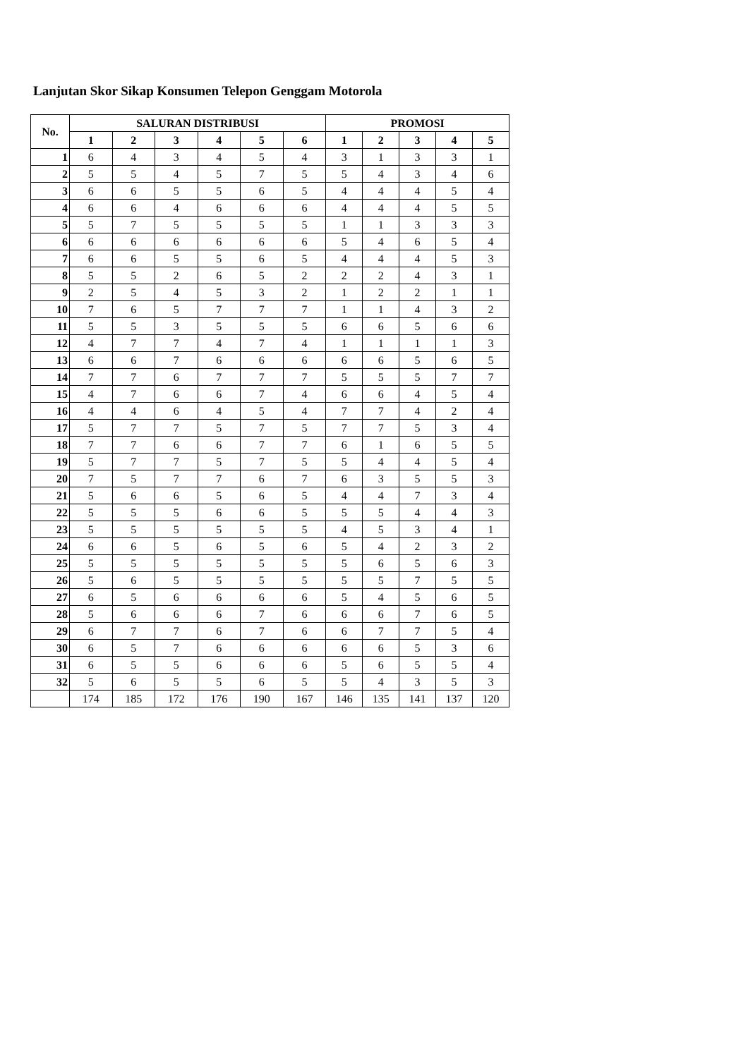Lanjutan Skor Sikap Konsumen Telepon Genggam Motorola
| No. | SALURAN DISTRIBUSI | | | | | | PROMOSI | | | | |
| --- | --- | --- | --- | --- | --- | --- | --- | --- | --- | --- | --- |
| | 1 | 2 | 3 | 4 | 5 | 6 | 1 | 2 | 3 | 4 | 5 |
| 1 | 6 | 4 | 3 | 4 | 5 | 4 | 3 | 1 | 3 | 3 | 1 |
| 2 | 5 | 5 | 4 | 5 | 7 | 5 | 5 | 4 | 3 | 4 | 6 |
| 3 | 6 | 6 | 5 | 5 | 6 | 5 | 4 | 4 | 4 | 5 | 4 |
| 4 | 6 | 6 | 4 | 6 | 6 | 6 | 4 | 4 | 4 | 5 | 5 |
| 5 | 5 | 7 | 5 | 5 | 5 | 5 | 1 | 1 | 3 | 3 | 3 |
| 6 | 6 | 6 | 6 | 6 | 6 | 6 | 5 | 4 | 6 | 5 | 4 |
| 7 | 6 | 6 | 5 | 5 | 6 | 5 | 4 | 4 | 4 | 5 | 3 |
| 8 | 5 | 5 | 2 | 6 | 5 | 2 | 2 | 2 | 4 | 3 | 1 |
| 9 | 2 | 5 | 4 | 5 | 3 | 2 | 1 | 2 | 2 | 1 | 1 |
| 10 | 7 | 6 | 5 | 7 | 7 | 7 | 1 | 1 | 4 | 3 | 2 |
| 11 | 5 | 5 | 3 | 5 | 5 | 5 | 6 | 6 | 5 | 6 | 6 |
| 12 | 4 | 7 | 7 | 4 | 7 | 4 | 1 | 1 | 1 | 1 | 3 |
| 13 | 6 | 6 | 7 | 6 | 6 | 6 | 6 | 6 | 5 | 6 | 5 |
| 14 | 7 | 7 | 6 | 7 | 7 | 7 | 5 | 5 | 5 | 7 | 7 |
| 15 | 4 | 7 | 6 | 6 | 7 | 4 | 6 | 6 | 4 | 5 | 4 |
| 16 | 4 | 4 | 6 | 4 | 5 | 4 | 7 | 7 | 4 | 2 | 4 |
| 17 | 5 | 7 | 7 | 5 | 7 | 5 | 7 | 7 | 5 | 3 | 4 |
| 18 | 7 | 7 | 6 | 6 | 7 | 7 | 6 | 1 | 6 | 5 | 5 |
| 19 | 5 | 7 | 7 | 5 | 7 | 5 | 5 | 4 | 4 | 5 | 4 |
| 20 | 7 | 5 | 7 | 7 | 6 | 7 | 6 | 3 | 5 | 5 | 3 |
| 21 | 5 | 6 | 6 | 5 | 6 | 5 | 4 | 4 | 7 | 3 | 4 |
| 22 | 5 | 5 | 5 | 6 | 6 | 5 | 5 | 5 | 4 | 4 | 3 |
| 23 | 5 | 5 | 5 | 5 | 5 | 5 | 4 | 5 | 3 | 4 | 1 |
| 24 | 6 | 6 | 5 | 6 | 5 | 6 | 5 | 4 | 2 | 3 | 2 |
| 25 | 5 | 5 | 5 | 5 | 5 | 5 | 5 | 6 | 5 | 6 | 3 |
| 26 | 5 | 6 | 5 | 5 | 5 | 5 | 5 | 5 | 7 | 5 | 5 |
| 27 | 6 | 5 | 6 | 6 | 6 | 6 | 5 | 4 | 5 | 6 | 5 |
| 28 | 5 | 6 | 6 | 6 | 7 | 6 | 6 | 6 | 7 | 6 | 5 |
| 29 | 6 | 7 | 7 | 6 | 7 | 6 | 6 | 7 | 7 | 5 | 4 |
| 30 | 6 | 5 | 7 | 6 | 6 | 6 | 6 | 6 | 5 | 3 | 6 |
| 31 | 6 | 5 | 5 | 6 | 6 | 6 | 5 | 6 | 5 | 5 | 4 |
| 32 | 5 | 6 | 5 | 5 | 6 | 5 | 5 | 4 | 3 | 5 | 3 |
| | 174 | 185 | 172 | 176 | 190 | 167 | 146 | 135 | 141 | 137 | 120 |